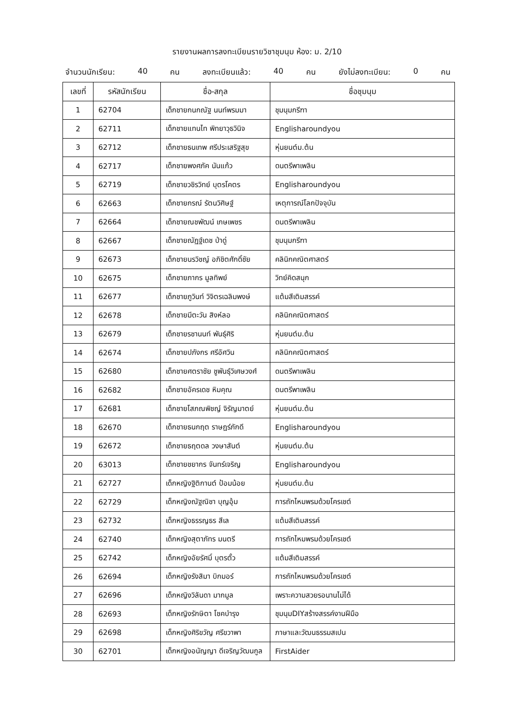รายงานผลการลงทะเบียนรายวิชาชุมนุม ห้อง: ม. 2/10
จำนวนนักเรียน: 40 คน ลงทะเบียนแล้ว: 40 คน ยังไม่ลงทะเบียน: 0 คน
| เลขที่ | รหัสนักเรียน | ชื่อ-สกุล | ชื่อชุมนุม |
| --- | --- | --- | --- |
| 1 | 62704 | เด็กชายกนกณัฐ นนท์พรมมา | ชุมนุมกรีฑา |
| 2 | 62711 | เด็กชายแทนไท พิทยาวุธวินิจ | Englisharoundyou |
| 3 | 62712 | เด็กชายธนเทพ ศรีประเสริฐสุข | หุ่นยนต์ม.ต้น |
| 4 | 62717 | เด็กชายพงศภัค นันแก้ว | ดนตรีพาเพลิน |
| 5 | 62719 | เด็กชายวชิรวิทย์ บุตรโคตร | Englisharoundyou |
| 6 | 62663 | เด็กชายกรณ์ รัตนวิศิษฐ์ | เหตุการณ์โลกปัจจุบัน |
| 7 | 62664 | เด็กชายณชพัฒน์ เกษเพชร | ดนตรีพาเพลิน |
| 8 | 62667 | เด็กชายณัฏฐ์เดช ป่าดู่ | ชุมนุมกรีฑา |
| 9 | 62673 | เด็กชายนรวิชญ์ อภิชิตศักดิ์ชัย | คลินิกคณิตศาสตร์ |
| 10 | 62675 | เด็กชายภากร มูลทิพย์ | วิทย์คิดสนุก |
| 11 | 62677 | เด็กชายภูวินท์ วิจิตรเฉลิมพงษ์ | แต้มสีเติมสรรค์ |
| 12 | 62678 | เด็กชายมีตะวัน สิงห์ลอ | คลินิกคณิตศาสตร์ |
| 13 | 62679 | เด็กชายรชานนท์ พันธุ์ศิริ | หุ่นยนต์ม.ต้น |
| 14 | 62674 | เด็กชายปภังกร ศรีอัศวิน | คลินิกคณิตศาสตร์ |
| 15 | 62680 | เด็กชายศตราชัย ชูพันธุ์วิเศษวงศ์ | ดนตรีพาเพลิน |
| 16 | 62682 | เด็กชายอัครเดช หิมคุณ | ดนตรีพาเพลิน |
| 17 | 62681 | เด็กชายโสภณพิชญ์ จิรัญมาตย์ | หุ่นยนต์ม.ต้น |
| 18 | 62670 | เด็กชายธนกฤต ราษฎร์ภักดี | Englisharoundyou |
| 19 | 62672 | เด็กชายธฤตดล วงษาสันต์ | หุ่นยนต์ม.ต้น |
| 20 | 63013 | เด็กชายชยากร จันทร์เจริญ | Englisharoundyou |
| 21 | 62727 | เด็กหญิงฐิติกานต์ ป้อมน้อย | หุ่นยนต์ม.ต้น |
| 22 | 62729 | เด็กหญิงณัฐณิชา บุญอุ้ม | การถักไหมพรมด้วยโครเชต์ |
| 23 | 62732 | เด็กหญิงธรรญธร สีเล | แต้มสีเติมสรรค์ |
| 24 | 62740 | เด็กหญิงสุตาภัทร มนตรี | การถักไหมพรมด้วยโครเชต์ |
| 25 | 62742 | เด็กหญิงอัยรัศมิ์ บุตรตั้ว | แต้มสีเติมสรรค์ |
| 26 | 62694 | เด็กหญิงรังสิมา บิกมอร์ | การถักไหมพรมด้วยโครเชต์ |
| 27 | 62696 | เด็กหญิงวิลันดา มากมูล | เพราะความสวยรอนานไม่ได้ |
| 28 | 62693 | เด็กหญิงรักษิตา โชคบำรุง | ชุมนุมDIYสร้างสรรค์งานฝีมือ |
| 29 | 62698 | เด็กหญิงศิริขวัญ ศรีขวาพา | ภาษาและวัฒนธรรมสเปน |
| 30 | 62701 | เด็กหญิงอนัญญา ดีเจริญวัฒนกูล | FirstAider |